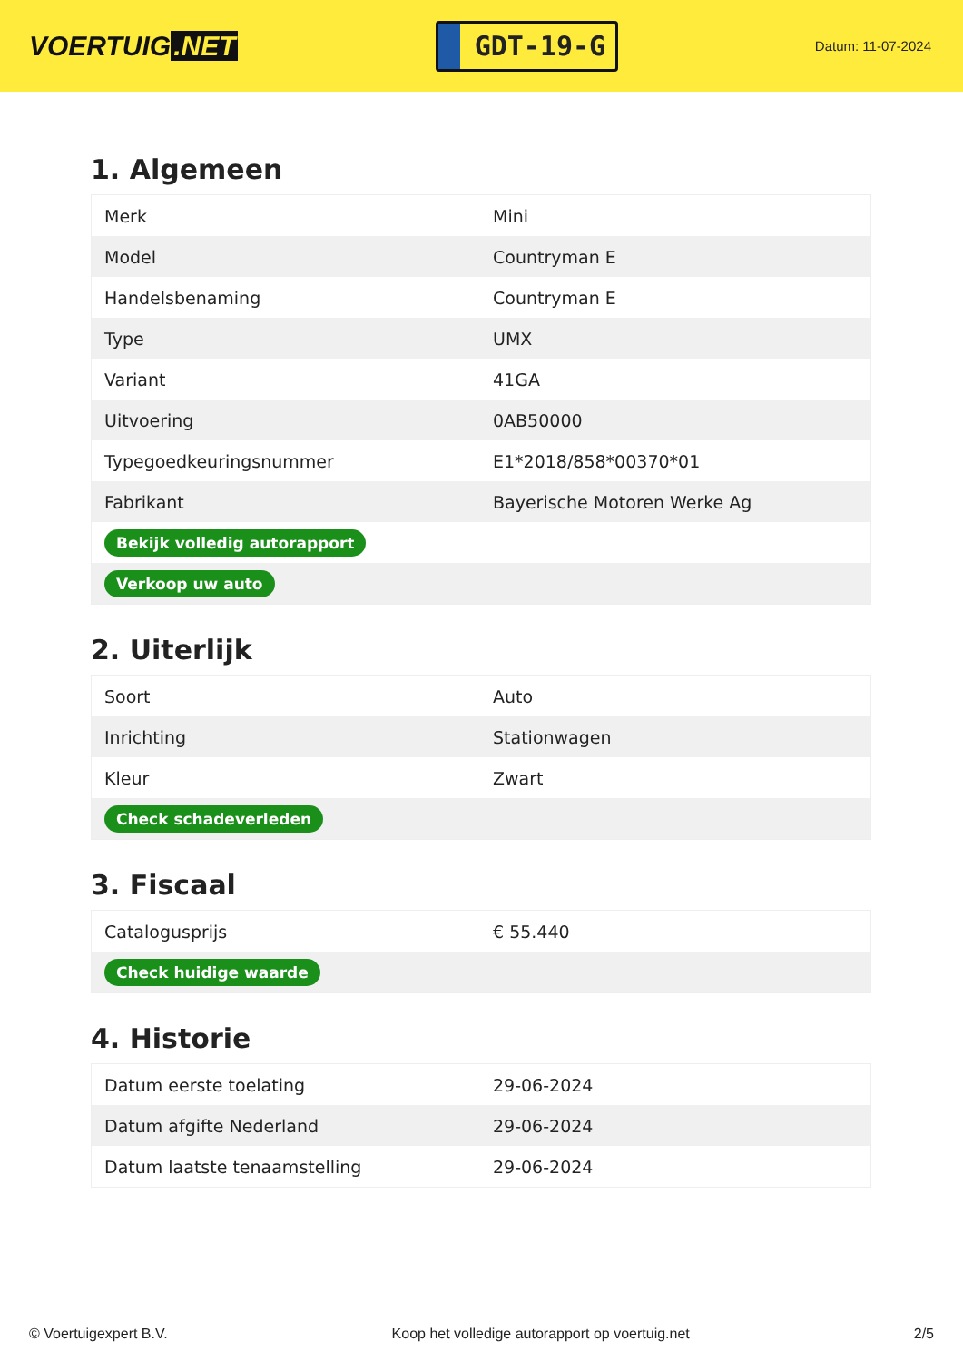VOERTUIG.NET
GDT-19-G
Datum: 11-07-2024
1. Algemeen
| Merk | Mini |
| Model | Countryman E |
| Handelsbenaming | Countryman E |
| Type | UMX |
| Variant | 41GA |
| Uitvoering | 0AB50000 |
| Typegoedkeuringsnummer | E1*2018/858*00370*01 |
| Fabrikant | Bayerische Motoren Werke Ag |
| Bekijk volledig autorapport | |
| Verkoop uw auto | |
2. Uiterlijk
| Soort | Auto |
| Inrichting | Stationwagen |
| Kleur | Zwart |
| Check schadeverleden | |
3. Fiscaal
| Catalogusprijs | € 55.440 |
| Check huidige waarde | |
4. Historie
| Datum eerste toelating | 29-06-2024 |
| Datum afgifte Nederland | 29-06-2024 |
| Datum laatste tenaamstelling | 29-06-2024 |
© Voertuigexpert B.V. Koop het volledige autorapport op voertuig.net 2/5